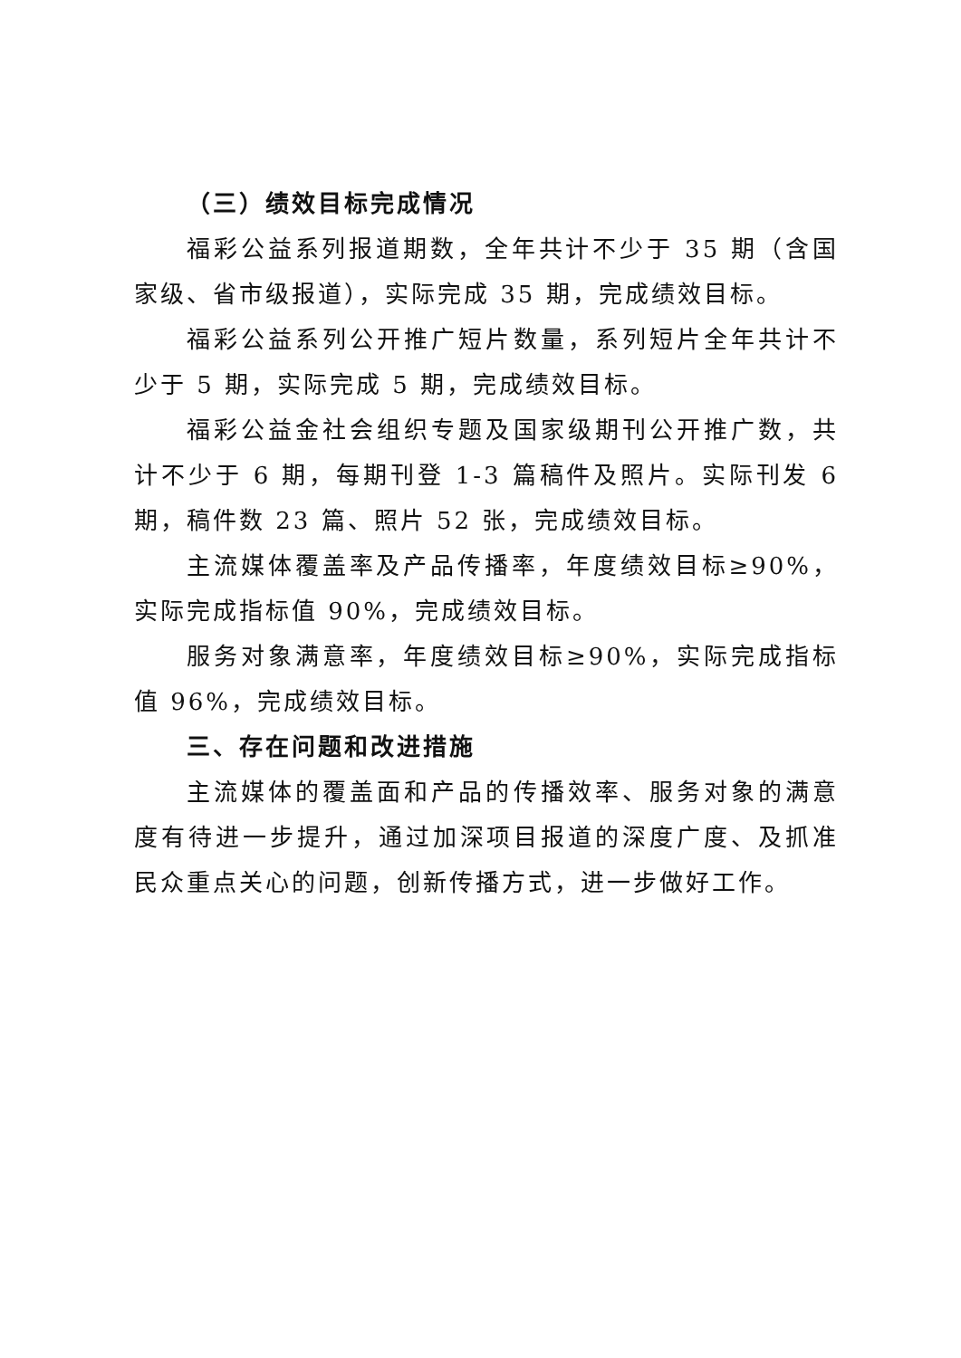（三）绩效目标完成情况
福彩公益系列报道期数，全年共计不少于 35 期（含国家级、省市级报道），实际完成 35 期，完成绩效目标。
福彩公益系列公开推广短片数量，系列短片全年共计不少于 5 期，实际完成 5 期，完成绩效目标。
福彩公益金社会组织专题及国家级期刊公开推广数，共计不少于 6 期，每期刊登 1-3 篇稿件及照片。实际刊发 6 期，稿件数 23 篇、照片 52 张，完成绩效目标。
主流媒体覆盖率及产品传播率，年度绩效目标≥90%，实际完成指标值 90%，完成绩效目标。
服务对象满意率，年度绩效目标≥90%，实际完成指标值 96%，完成绩效目标。
三、存在问题和改进措施
主流媒体的覆盖面和产品的传播效率、服务对象的满意度有待进一步提升，通过加深项目报道的深度广度、及抓准民众重点关心的问题，创新传播方式，进一步做好工作。